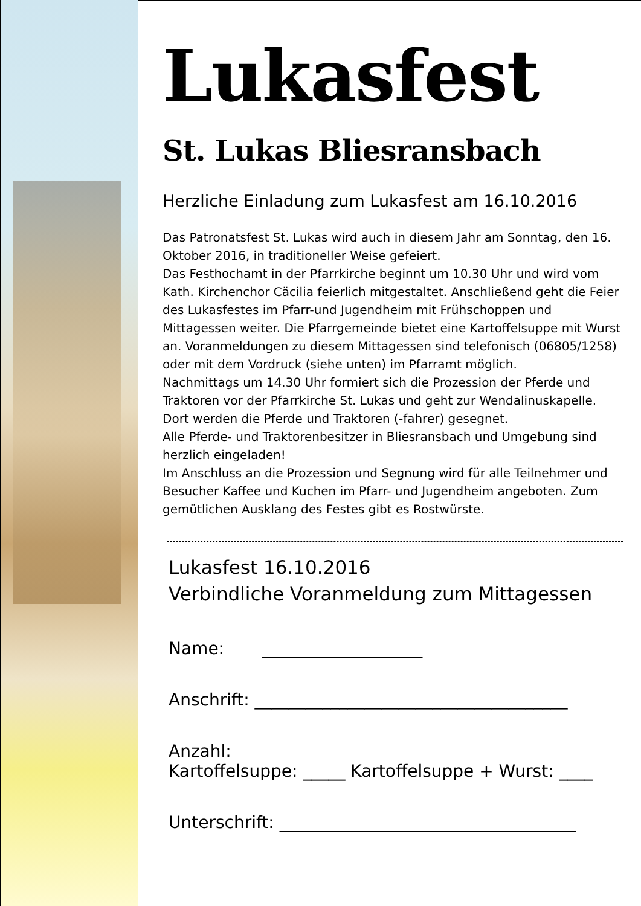Lukasfest
St. Lukas Bliesransbach
Herzliche Einladung zum Lukasfest am 16.10.2016
Das Patronatsfest St. Lukas wird auch in diesem Jahr am Sonntag, den 16. Oktober 2016, in traditioneller Weise gefeiert.
Das Festhochamt in der Pfarrkirche beginnt um 10.30 Uhr und wird vom Kath. Kirchenchor Cäcilia feierlich mitgestaltet. Anschließend geht die Feier des Lukasfestes im Pfarr-und Jugendheim mit Frühschoppen und Mittagessen weiter. Die Pfarrgemeinde bietet eine Kartoffelsuppe mit Wurst an. Voranmeldungen zu diesem Mittagessen sind telefonisch (06805/1258) oder mit dem Vordruck (siehe unten) im Pfarramt möglich.
Nachmittags um 14.30 Uhr formiert sich die Prozession der Pferde und Traktoren vor der Pfarrkirche St. Lukas und geht zur Wendalinuskapelle. Dort werden die Pferde und Traktoren (-fahrer) gesegnet.
Alle Pferde- und Traktorenbesitzer in Bliesransbach und Umgebung sind herzlich eingeladen!
Im Anschluss an die Prozession und Segnung wird für alle Teilnehmer und Besucher Kaffee und Kuchen im Pfarr- und Jugendheim angeboten. Zum gemütlichen Ausklang des Festes gibt es Rostwürste.
Lukasfest 16.10.2016
Verbindliche Voranmeldung zum Mittagessen
Name: ___________________
Anschrift: _____________________________________
Anzahl:
Kartoffelsuppe: _____ Kartoffelsuppe + Wurst: ____
Unterschrift: ___________________________________